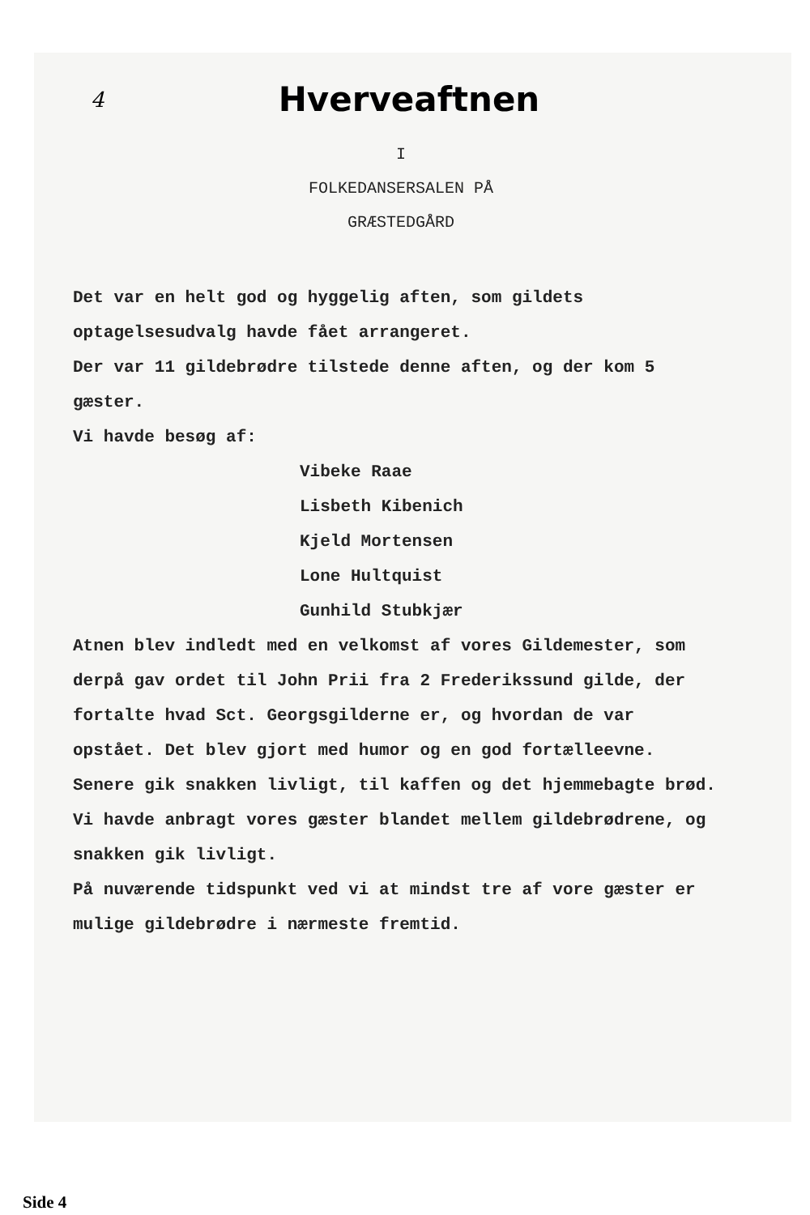4
Hverveaftnen
I
FOLKEDANSERSALEN PÅ
GRÆSTEDGÅRD
Det var en helt god og hyggelig aften, som gildets optagelsesudvalg havde fået arrangeret.
Der var 11 gildebrødre tilstede denne aften, og der kom 5 gæster.
Vi havde besøg af:
Vibeke Raae
Lisbeth Kibenich
Kjeld Mortensen
Lone Hultquist
Gunhild Stubkjær
Atnen blev indledt med en velkomst af vores Gildemester, som derpå gav ordet til John Prii fra 2 Frederikssund gilde, der fortalte hvad Sct. Georgsgilderne er, og hvordan de var opstået. Det blev gjort med humor og en god fortælleevne.
Senere gik snakken livligt, til kaffen og det hjemmebagte brød.
Vi havde anbragt vores gæster blandet mellem gildebrødrene, og snakken gik livligt.
På nuværende tidspunkt ved vi at mindst tre af vore gæster er mulige gildebrødre i nærmeste fremtid.
Side 4